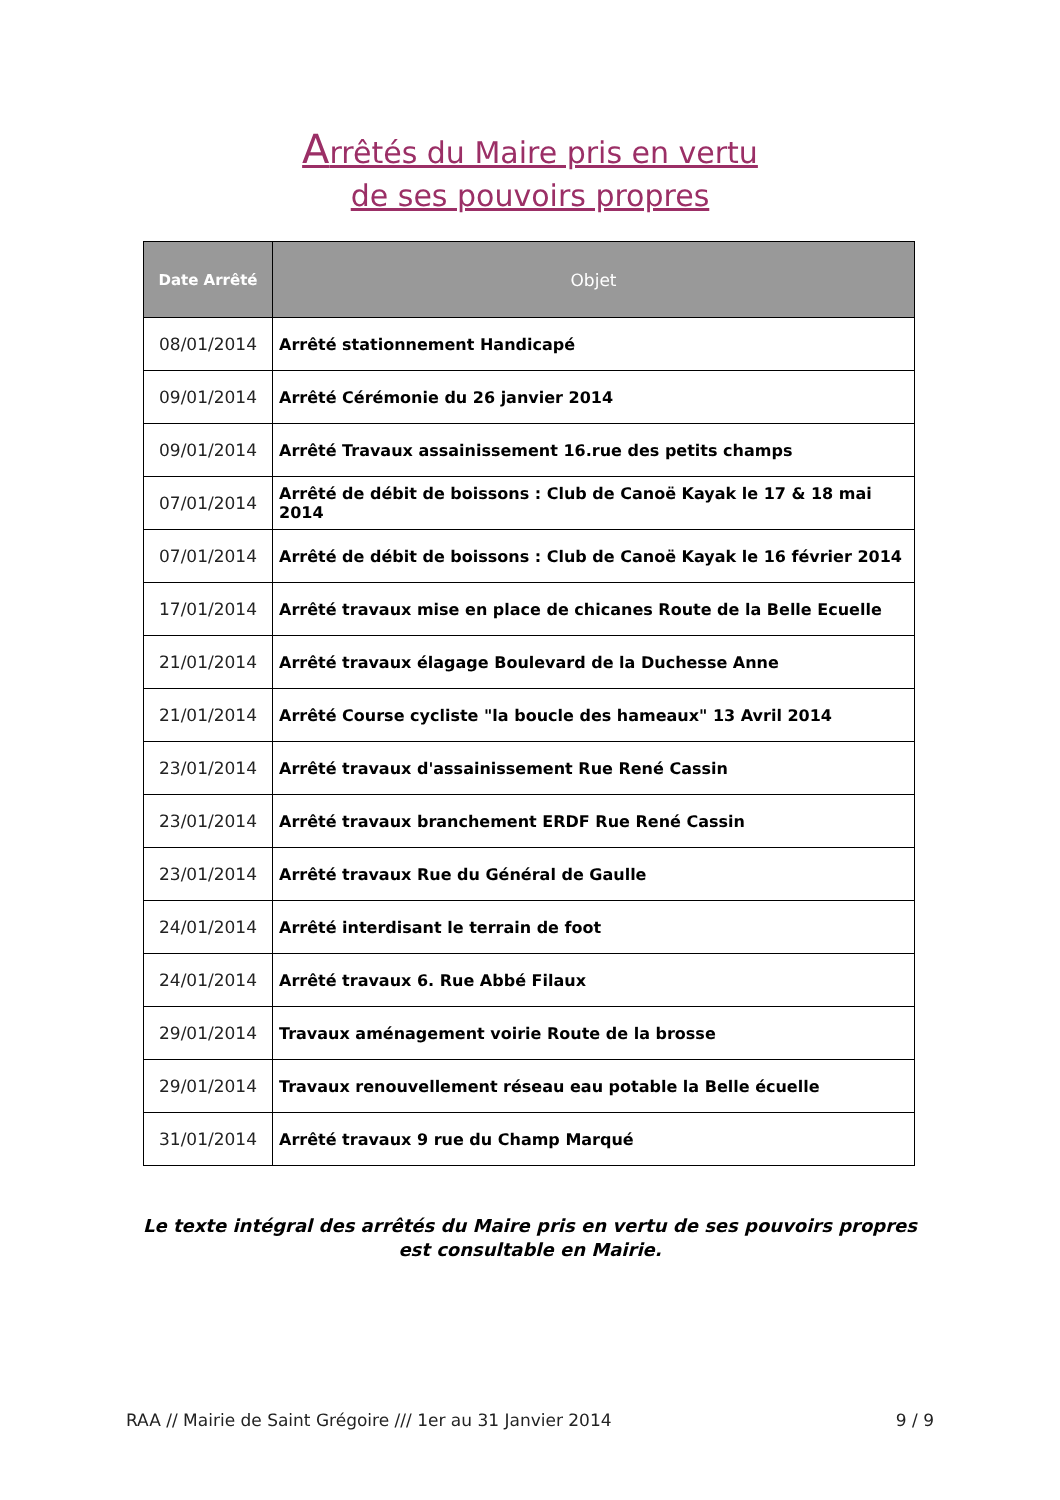Arrêtés du Maire pris en vertu
de ses pouvoirs propres
| Date Arrêté | Objet |
| --- | --- |
| 08/01/2014 | Arrêté stationnement Handicapé |
| 09/01/2014 | Arrêté Cérémonie du 26 janvier 2014 |
| 09/01/2014 | Arrêté Travaux assainissement 16.rue des petits champs |
| 07/01/2014 | Arrêté de débit de boissons : Club de Canoë Kayak le 17 & 18 mai 2014 |
| 07/01/2014 | Arrêté de débit de boissons : Club de Canoë Kayak le 16 février 2014 |
| 17/01/2014 | Arrêté travaux mise en place de chicanes Route de la Belle Ecuelle |
| 21/01/2014 | Arrêté travaux élagage Boulevard de la Duchesse Anne |
| 21/01/2014 | Arrêté Course cycliste "la boucle des hameaux" 13 Avril 2014 |
| 23/01/2014 | Arrêté travaux d'assainissement Rue René Cassin |
| 23/01/2014 | Arrêté travaux branchement ERDF Rue René Cassin |
| 23/01/2014 | Arrêté travaux Rue du Général de Gaulle |
| 24/01/2014 | Arrêté interdisant le terrain de foot |
| 24/01/2014 | Arrêté travaux 6. Rue Abbé Filaux |
| 29/01/2014 | Travaux aménagement voirie Route de la brosse |
| 29/01/2014 | Travaux renouvellement réseau eau potable la Belle écuelle |
| 31/01/2014 | Arrêté travaux 9 rue du Champ Marqué |
Le texte intégral des arrêtés du Maire pris en vertu de ses pouvoirs propres
est consultable en Mairie.
RAA // Mairie de Saint Grégoire /// 1er au 31 Janvier 2014 9 / 9